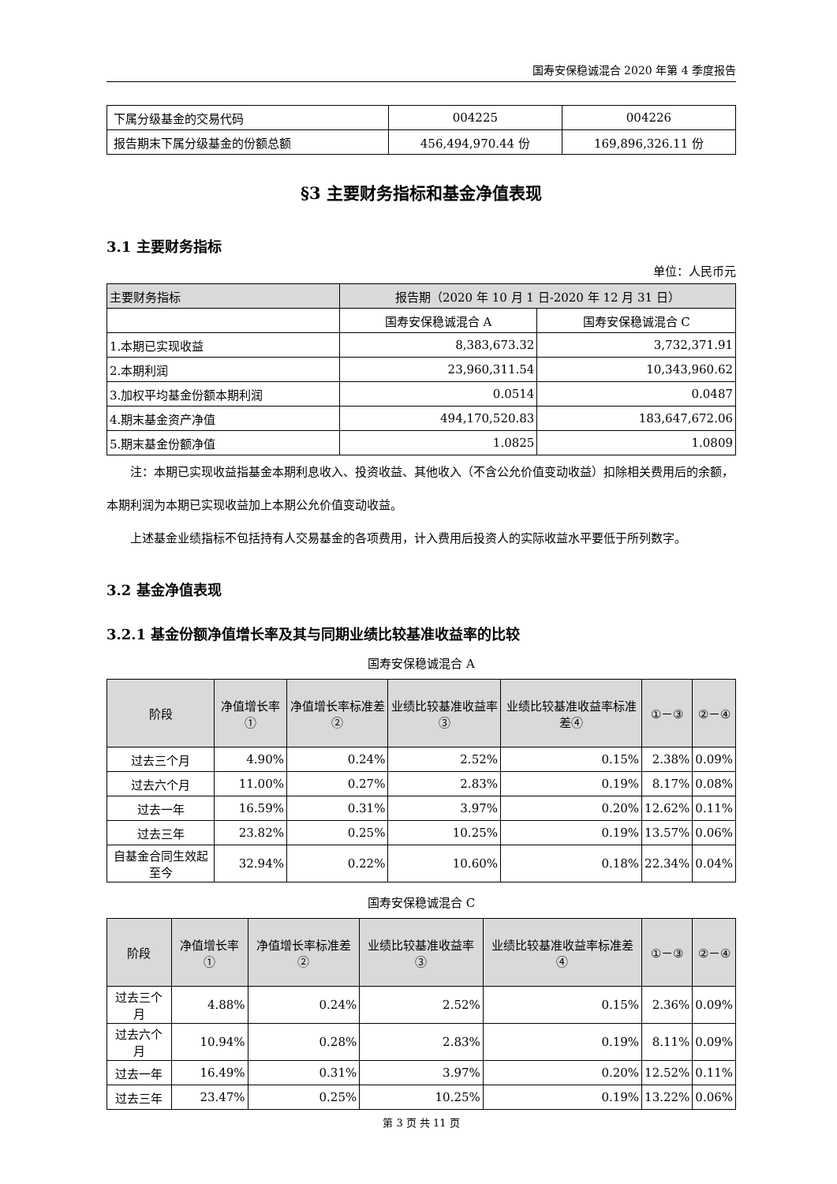国寿安保稳诚混合 2020 年第 4 季度报告
| 下属分级基金的交易代码 | 004225 | 004226 |
| 报告期末下属分级基金的份额总额 | 456,494,970.44 份 | 169,896,326.11 份 |
§3 主要财务指标和基金净值表现
3.1 主要财务指标
单位：人民币元
| 主要财务指标 | 报告期（2020 年 10 月 1 日-2020 年 12 月 31 日） | |
| --- | --- | --- |
| | 国寿安保稳诚混合 A | 国寿安保稳诚混合 C |
| 1.本期已实现收益 | 8,383,673.32 | 3,732,371.91 |
| 2.本期利润 | 23,960,311.54 | 10,343,960.62 |
| 3.加权平均基金份额本期利润 | 0.0514 | 0.0487 |
| 4.期末基金资产净值 | 494,170,520.83 | 183,647,672.06 |
| 5.期末基金份额净值 | 1.0825 | 1.0809 |
注：本期已实现收益指基金本期利息收入、投资收益、其他收入（不含公允价值变动收益）扣除相关费用后的余额，本期利润为本期已实现收益加上本期公允价值变动收益。
上述基金业绩指标不包括持有人交易基金的各项费用，计入费用后投资人的实际收益水平要低于所列数字。
3.2 基金净值表现
3.2.1 基金份额净值增长率及其与同期业绩比较基准收益率的比较
国寿安保稳诚混合 A
| 阶段 | 净值增长率① | 净值增长率标准差② | 业绩比较基准收益率③ | 业绩比较基准收益率标准差④ | ①－③ | ②－④ |
| --- | --- | --- | --- | --- | --- | --- |
| 过去三个月 | 4.90% | 0.24% | 2.52% | 0.15% | 2.38% | 0.09% |
| 过去六个月 | 11.00% | 0.27% | 2.83% | 0.19% | 8.17% | 0.08% |
| 过去一年 | 16.59% | 0.31% | 3.97% | 0.20% | 12.62% | 0.11% |
| 过去三年 | 23.82% | 0.25% | 10.25% | 0.19% | 13.57% | 0.06% |
| 自基金合同生效起至今 | 32.94% | 0.22% | 10.60% | 0.18% | 22.34% | 0.04% |
国寿安保稳诚混合 C
| 阶段 | 净值增长率① | 净值增长率标准差② | 业绩比较基准收益率③ | 业绩比较基准收益率标准差④ | ①－③ | ②－④ |
| --- | --- | --- | --- | --- | --- | --- |
| 过去三个月 | 4.88% | 0.24% | 2.52% | 0.15% | 2.36% | 0.09% |
| 过去六个月 | 10.94% | 0.28% | 2.83% | 0.19% | 8.11% | 0.09% |
| 过去一年 | 16.49% | 0.31% | 3.97% | 0.20% | 12.52% | 0.11% |
| 过去三年 | 23.47% | 0.25% | 10.25% | 0.19% | 13.22% | 0.06% |
第 3 页 共 11 页